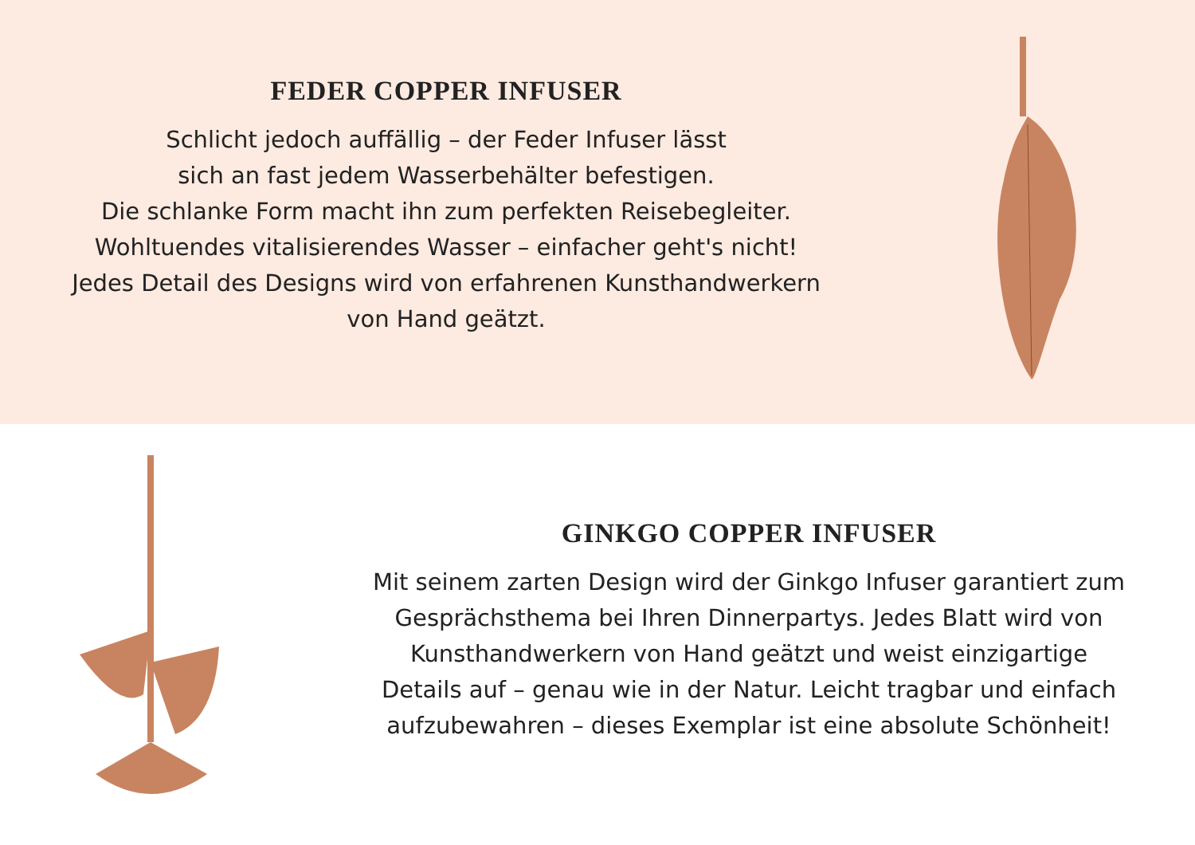FEDER COPPER INFUSER
Schlicht jedoch auffällig – der Feder Infuser lässt
sich an fast jedem Wasserbehälter befestigen.
Die schlanke Form macht ihn zum perfekten Reisebegleiter.
Wohltuendes vitalisierendes Wasser – einfacher geht's nicht!
Jedes Detail des Designs wird von erfahrenen Kunsthandwerkern
von Hand geätzt.
GINKGO COPPER INFUSER
Mit seinem zarten Design wird der Ginkgo Infuser garantiert zum
Gesprächsthema bei Ihren Dinnerpartys. Jedes Blatt wird von
Kunsthandwerkern von Hand geätzt und weist einzigartige
Details auf – genau wie in der Natur. Leicht tragbar und einfach
aufzubewahren – dieses Exemplar ist eine absolute Schönheit!